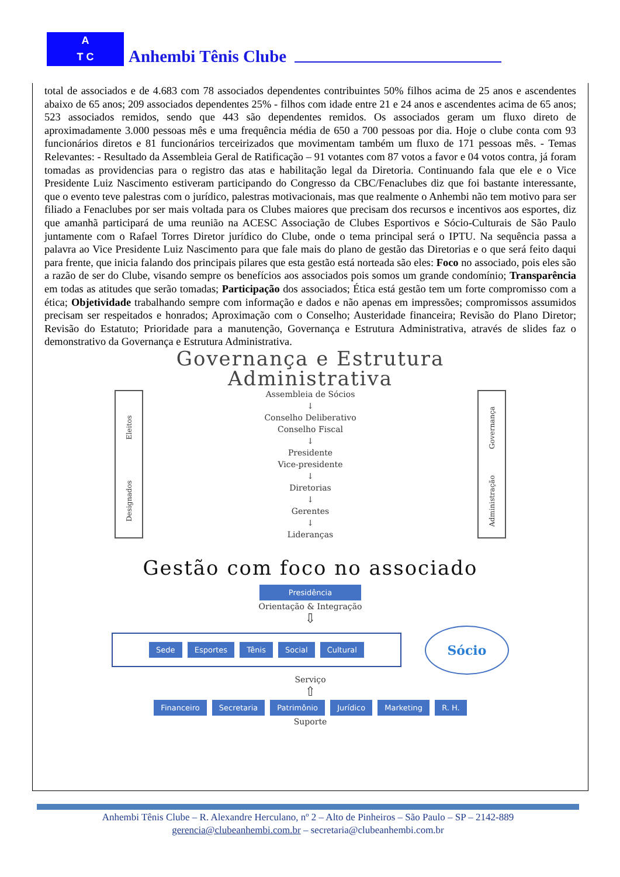A
T C
Anhembi Tênis Clube
total de associados e de 4.683 com 78 associados dependentes contribuintes 50% filhos acima de 25 anos e ascendentes abaixo de 65 anos; 209 associados dependentes 25% - filhos com idade entre 21 e 24 anos e ascendentes acima de 65 anos; 523 associados remidos, sendo que 443 são dependentes remidos. Os associados geram um fluxo direto de aproximadamente 3.000 pessoas mês e uma frequência média de 650 a 700 pessoas por dia. Hoje o clube conta com 93 funcionários diretos e 81 funcionários terceirizados que movimentam também um fluxo de 171 pessoas mês. - Temas Relevantes: - Resultado da Assembleia Geral de Ratificação – 91 votantes com 87 votos a favor e 04 votos contra, já foram tomadas as providencias para o registro das atas e habilitação legal da Diretoria. Continuando fala que ele e o Vice Presidente Luiz Nascimento estiveram participando do Congresso da CBC/Fenaclubes diz que foi bastante interessante, que o evento teve palestras com o jurídico, palestras motivacionais, mas que realmente o Anhembi não tem motivo para ser filiado a Fenaclubes por ser mais voltada para os Clubes maiores que precisam dos recursos e incentivos aos esportes, diz que amanhã participará de uma reunião na ACESC Associação de Clubes Esportivos e Sócio-Culturais de São Paulo juntamente com o Rafael Torres Diretor jurídico do Clube, onde o tema principal será o IPTU. Na sequência passa a palavra ao Vice Presidente Luiz Nascimento para que fale mais do plano de gestão das Diretorias e o que será feito daqui para frente, que inicia falando dos principais pilares que esta gestão está norteada são eles: Foco no associado, pois eles são a razão de ser do Clube, visando sempre os benefícios aos associados pois somos um grande condomínio; Transparência em todas as atitudes que serão tomadas; Participação dos associados; Ética está gestão tem um forte compromisso com a ética; Objetividade trabalhando sempre com informação e dados e não apenas em impressões; compromissos assumidos precisam ser respeitados e honrados; Aproximação com o Conselho; Austeridade financeira; Revisão do Plano Diretor; Revisão do Estatuto; Prioridade para a manutenção, Governança e Estrutura Administrativa, através de slides faz o demonstrativo da Governança e Estrutura Administrativa.
Governança e Estrutura
Administrativa
Eleitos
Designados
Assembleia de Sócios
↓
Conselho Deliberativo
Conselho Fiscal
↓
Presidente
Vice-presidente
↓
Diretorias
↓
Gerentes
↓
Lideranças
Governança
Administração
Gestão com foco no associado
Presidência
Orientação & Integração
⇩
Sede Esportes Tênis Social Cultural
Sócio
Serviço
⇧
Financeiro Secretaria Patrimônio Jurídico Marketing R. H.
Suporte
Anhembi Tênis Clube – R. Alexandre Herculano, nº 2 – Alto de Pinheiros – São Paulo – SP – 2142-889
gerencia@clubeanhembi.com.br – secretaria@clubeanhembi.com.br